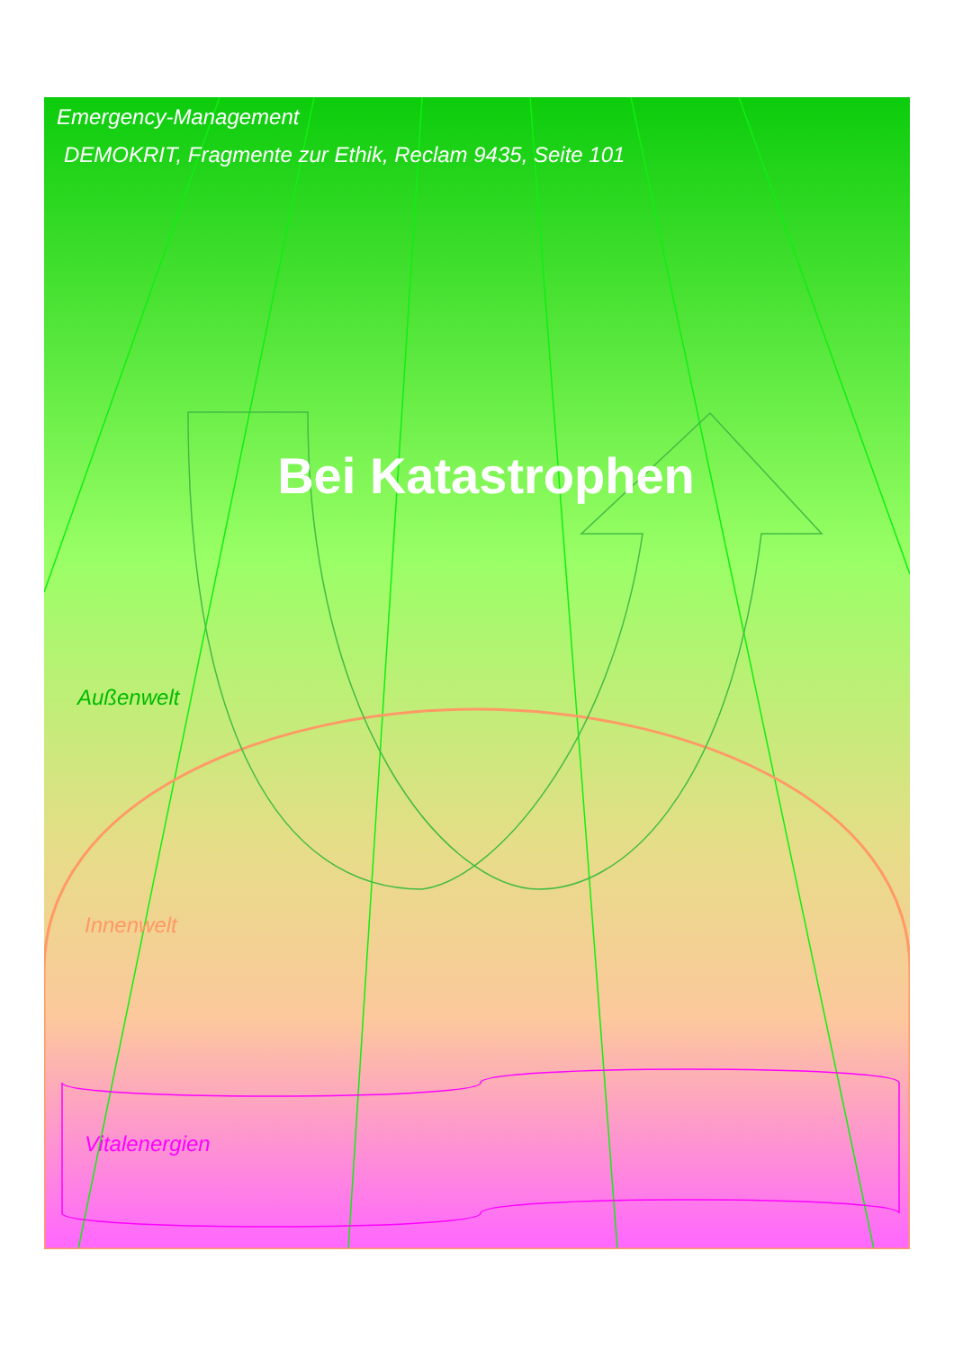Emergency-Management
DEMOKRIT, Fragmente zur Ethik, Reclam 9435, Seite 101
Bei Katastrophen
Außenwelt
Innenwelt
Vitalenergien